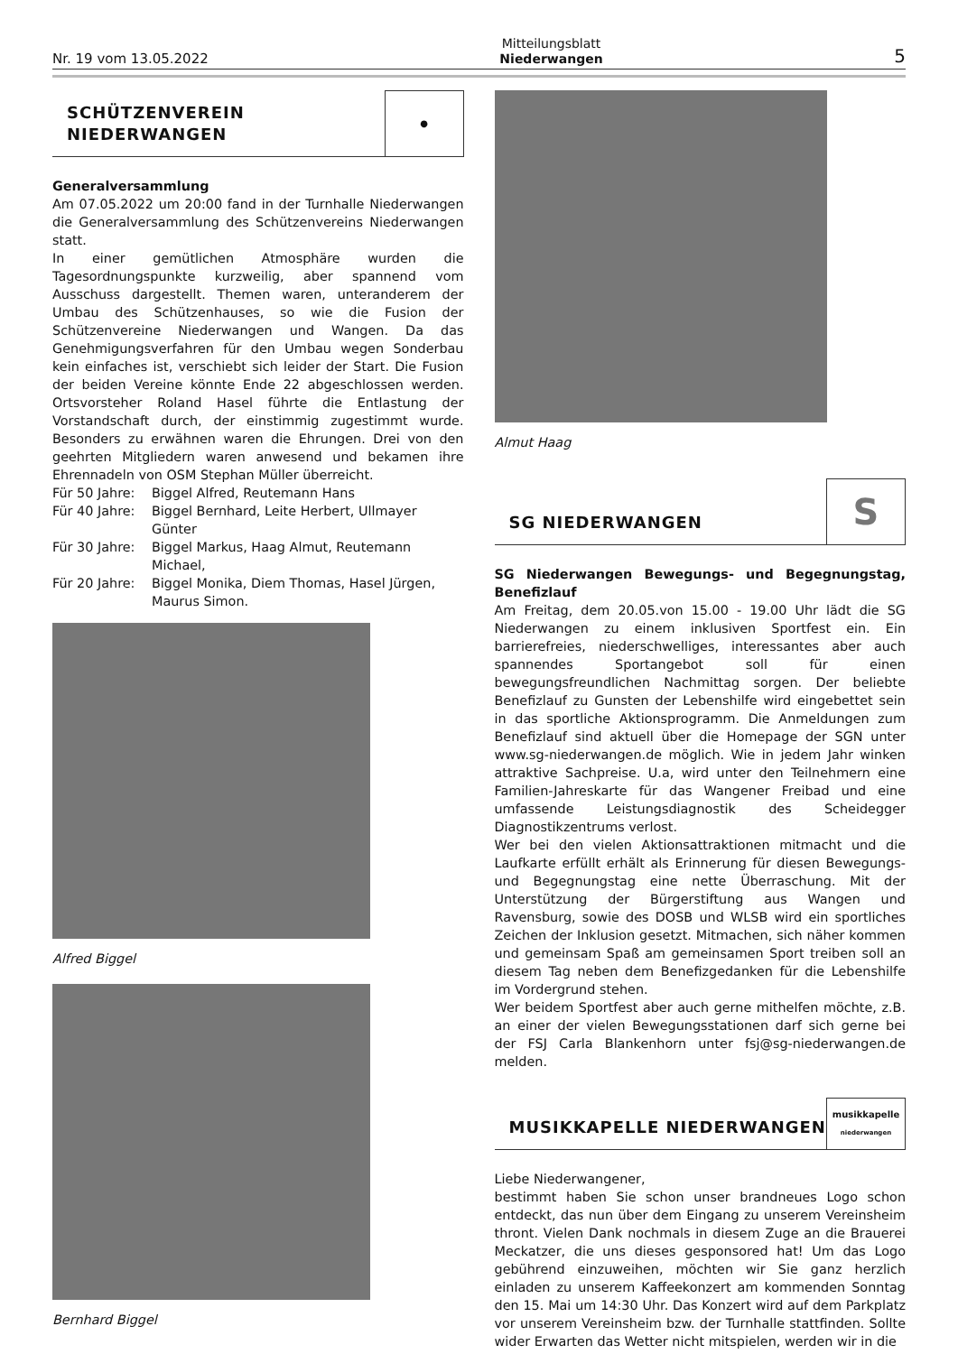Nr. 19 vom 13.05.2022 Mitteilungsblatt
Niederwangen 5
SCHÜTZENVEREIN
NIEDERWANGEN
●
Generalversammlung
Am 07.05.2022 um 20:00 fand in der Turnhalle Niederwangen die Generalversammlung des Schützenvereins Niederwangen statt.
In einer gemütlichen Atmosphäre wurden die Tagesordnungspunkte kurzweilig, aber spannend vom Ausschuss dargestellt. Themen waren, unteranderem der Umbau des Schützenhauses, so wie die Fusion der Schützenvereine Niederwangen und Wangen. Da das Genehmigungsverfahren für den Umbau wegen Sonderbau kein einfaches ist, verschiebt sich leider der Start. Die Fusion der beiden Vereine könnte Ende 22 abgeschlossen werden. Ortsvorsteher Roland Hasel führte die Entlastung der Vorstandschaft durch, der einstimmig zugestimmt wurde. Besonders zu erwähnen waren die Ehrungen. Drei von den geehrten Mitgliedern waren anwesend und bekamen ihre Ehrennadeln von OSM Stephan Müller überreicht.
Für 50 Jahre: Biggel Alfred, Reutemann Hans
Für 40 Jahre: Biggel Bernhard, Leite Herbert, Ullmayer Günter
Für 30 Jahre: Biggel Markus, Haag Almut, Reutemann Michael,
Für 20 Jahre: Biggel Monika, Diem Thomas, Hasel Jürgen, Maurus Simon.
Alfred Biggel
Bernhard Biggel
Almut Haag
SG NIEDERWANGEN
S
SG Niederwangen Bewegungs- und Begegnungstag, Benefizlauf
Am Freitag, dem 20.05.von 15.00 - 19.00 Uhr lädt die SG Niederwangen zu einem inklusiven Sportfest ein. Ein barrierefreies, niederschwelliges, interessantes aber auch spannendes Sportangebot soll für einen bewegungsfreundlichen Nachmittag sorgen. Der beliebte Benefizlauf zu Gunsten der Lebenshilfe wird eingebettet sein in das sportliche Aktionsprogramm. Die Anmeldungen zum Benefizlauf sind aktuell über die Homepage der SGN unter www.sg-niederwangen.de möglich. Wie in jedem Jahr winken attraktive Sachpreise. U.a, wird unter den Teilnehmern eine Familien-Jahreskarte für das Wangener Freibad und eine umfassende Leistungsdiagnostik des Scheidegger Diagnostikzentrums verlost.
Wer bei den vielen Aktionsattraktionen mitmacht und die Laufkarte erfüllt erhält als Erinnerung für diesen Bewegungs- und Begegnungstag eine nette Überraschung. Mit der Unterstützung der Bürgerstiftung aus Wangen und Ravensburg, sowie des DOSB und WLSB wird ein sportliches Zeichen der Inklusion gesetzt. Mitmachen, sich näher kommen und gemeinsam Spaß am gemeinsamen Sport treiben soll an diesem Tag neben dem Benefizgedanken für die Lebenshilfe im Vordergrund stehen.
Wer beidem Sportfest aber auch gerne mithelfen möchte, z.B. an einer der vielen Bewegungsstationen darf sich gerne bei der FSJ Carla Blankenhorn unter fsj@sg-niederwangen.de melden.
MUSIKKAPELLE NIEDERWANGEN
musikkapelle
niederwangen
Liebe Niederwangener,
bestimmt haben Sie schon unser brandneues Logo schon entdeckt, das nun über dem Eingang zu unserem Vereinsheim thront. Vielen Dank nochmals in diesem Zuge an die Brauerei Meckatzer, die uns dieses gesponsored hat! Um das Logo gebührend einzuweihen, möchten wir Sie ganz herzlich einladen zu unserem Kaffeekonzert am kommenden Sonntag den 15. Mai um 14:30 Uhr. Das Konzert wird auf dem Parkplatz vor unserem Vereinsheim bzw. der Turnhalle stattfinden. Sollte wider Erwarten das Wetter nicht mitspielen, werden wir in die